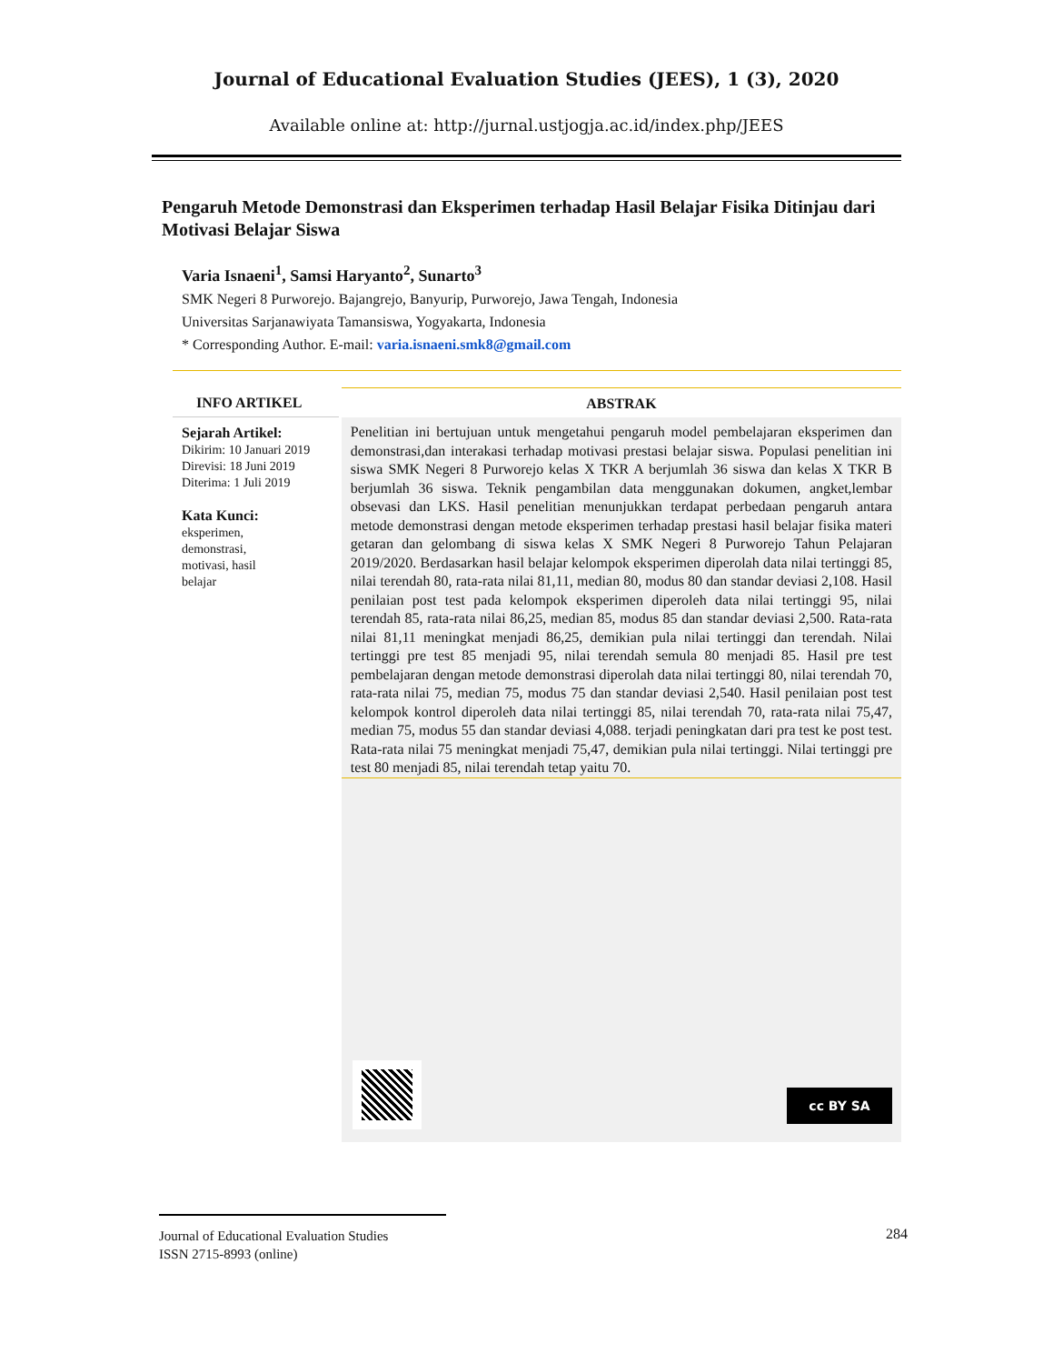Journal of Educational Evaluation Studies (JEES), 1 (3), 2020
Available online at: http://jurnal.ustjogja.ac.id/index.php/JEES
Pengaruh Metode Demonstrasi dan Eksperimen terhadap Hasil Belajar Fisika Ditinjau dari Motivasi Belajar Siswa
Varia Isnaeni<sup>1</sup>, Samsi Haryanto<sup>2</sup>, Sunarto<sup>3</sup>
SMK Negeri 8 Purworejo. Bajangrejo, Banyurip, Purworejo, Jawa Tengah, Indonesia
Universitas Sarjanawiyata Tamansiswa, Yogyakarta, Indonesia
* Corresponding Author. E-mail: varia.isnaeni.smk8@gmail.com
INFO ARTIKEL
Sejarah Artikel:
Dikirim: 10 Januari 2019
Direvisi: 18 Juni 2019
Diterima: 1 Juli 2019
Kata Kunci:
eksperimen,
demonstrasi,
motivasi, hasil
belajar
ABSTRAK
Penelitian ini bertujuan untuk mengetahui pengaruh model pembelajaran eksperimen dan demonstrasi,dan interakasi terhadap motivasi prestasi belajar siswa. Populasi penelitian ini siswa SMK Negeri 8 Purworejo kelas X TKR A berjumlah 36 siswa dan kelas X TKR B berjumlah 36 siswa. Teknik pengambilan data menggunakan dokumen, angket,lembar obsevasi dan LKS. Hasil penelitian menunjukkan terdapat perbedaan pengaruh antara metode demonstrasi dengan metode eksperimen terhadap prestasi hasil belajar fisika materi getaran dan gelombang di siswa kelas X SMK Negeri 8 Purworejo Tahun Pelajaran 2019/2020. Berdasarkan hasil belajar kelompok eksperimen diperolah data nilai tertinggi 85, nilai terendah 80, rata-rata nilai 81,11, median 80, modus 80 dan standar deviasi 2,108. Hasil penilaian post test pada kelompok eksperimen diperoleh data nilai tertinggi 95, nilai terendah 85, rata-rata nilai 86,25, median 85, modus 85 dan standar deviasi 2,500. Rata-rata nilai 81,11 meningkat menjadi 86,25, demikian pula nilai tertinggi dan terendah. Nilai tertinggi pre test 85 menjadi 95, nilai terendah semula 80 menjadi 85. Hasil pre test pembelajaran dengan metode demonstrasi diperolah data nilai tertinggi 80, nilai terendah 70, rata-rata nilai 75, median 75, modus 75 dan standar deviasi 2,540. Hasil penilaian post test kelompok kontrol diperoleh data nilai tertinggi 85, nilai terendah 70, rata-rata nilai 75,47, median 75, modus 55 dan standar deviasi 4,088. terjadi peningkatan dari pra test ke post test. Rata-rata nilai 75 meningkat menjadi 75,47, demikian pula nilai tertinggi. Nilai tertinggi pre test 80 menjadi 85, nilai terendah tetap yaitu 70.
cc BY SA
Journal of Educational Evaluation Studies
ISSN 2715-8993 (online)
284